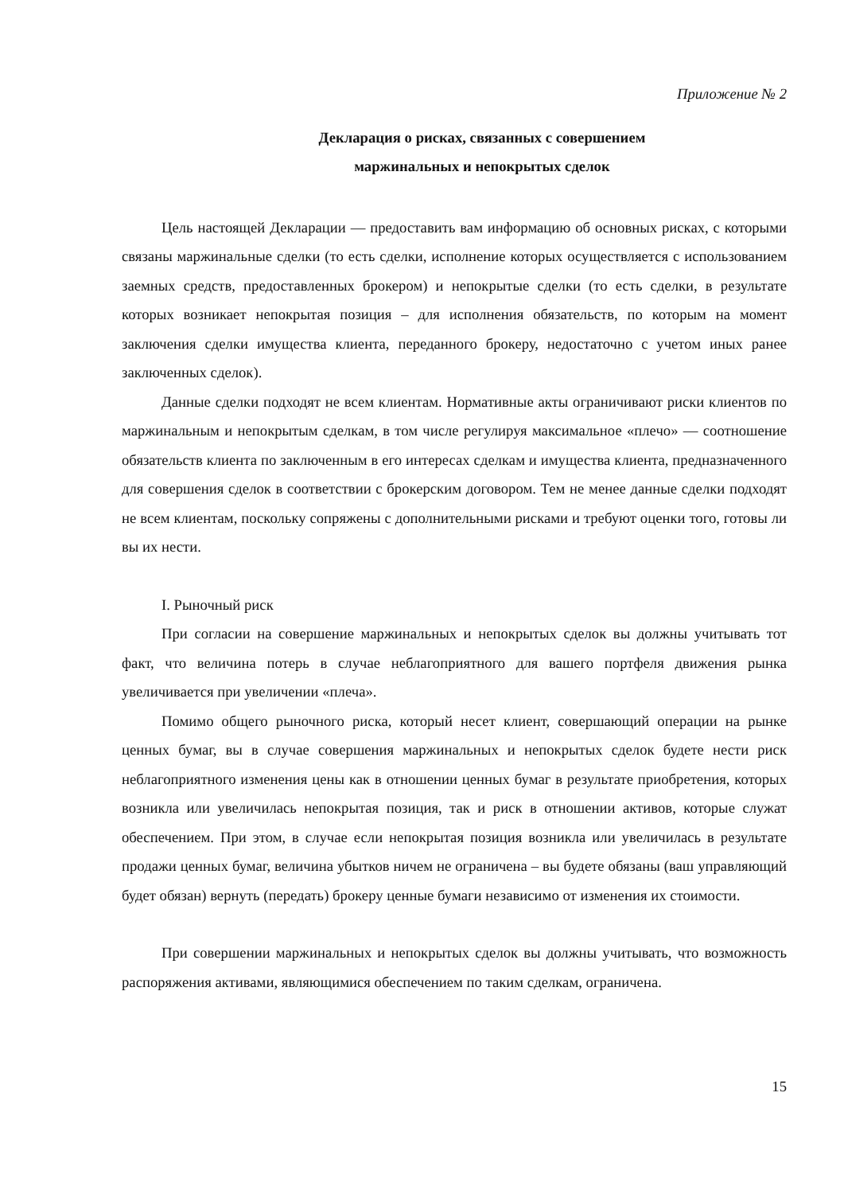Приложение № 2
Декларация о рисках, связанных с совершением
маржинальных и непокрытых сделок
Цель настоящей Декларации — предоставить вам информацию об основных рисках, с которыми связаны маржинальные сделки (то есть сделки, исполнение которых осуществляется с использованием заемных средств, предоставленных брокером) и непокрытые сделки (то есть сделки, в результате которых возникает непокрытая позиция – для исполнения обязательств, по которым на момент заключения сделки имущества клиента, переданного брокеру, недостаточно с учетом иных ранее заключенных сделок).
Данные сделки подходят не всем клиентам. Нормативные акты ограничивают риски клиентов по маржинальным и непокрытым сделкам, в том числе регулируя максимальное «плечо» — соотношение обязательств клиента по заключенным в его интересах сделкам и имущества клиента, предназначенного для совершения сделок в соответствии с брокерским договором. Тем не менее данные сделки подходят не всем клиентам, поскольку сопряжены с дополнительными рисками и требуют оценки того, готовы ли вы их нести.
I. Рыночный риск
При согласии на совершение маржинальных и непокрытых сделок вы должны учитывать тот факт, что величина потерь в случае неблагоприятного для вашего портфеля движения рынка увеличивается при увеличении «плеча».
Помимо общего рыночного риска, который несет клиент, совершающий операции на рынке ценных бумаг, вы в случае совершения маржинальных и непокрытых сделок будете нести риск неблагоприятного изменения цены как в отношении ценных бумаг в результате приобретения, которых возникла или увеличилась непокрытая позиция, так и риск в отношении активов, которые служат обеспечением. При этом, в случае если непокрытая позиция возникла или увеличилась в результате продажи ценных бумаг, величина убытков ничем не ограничена – вы будете обязаны (ваш управляющий будет обязан) вернуть (передать) брокеру ценные бумаги независимо от изменения их стоимости.
При совершении маржинальных и непокрытых сделок вы должны учитывать, что возможность распоряжения активами, являющимися обеспечением по таким сделкам, ограничена.
15